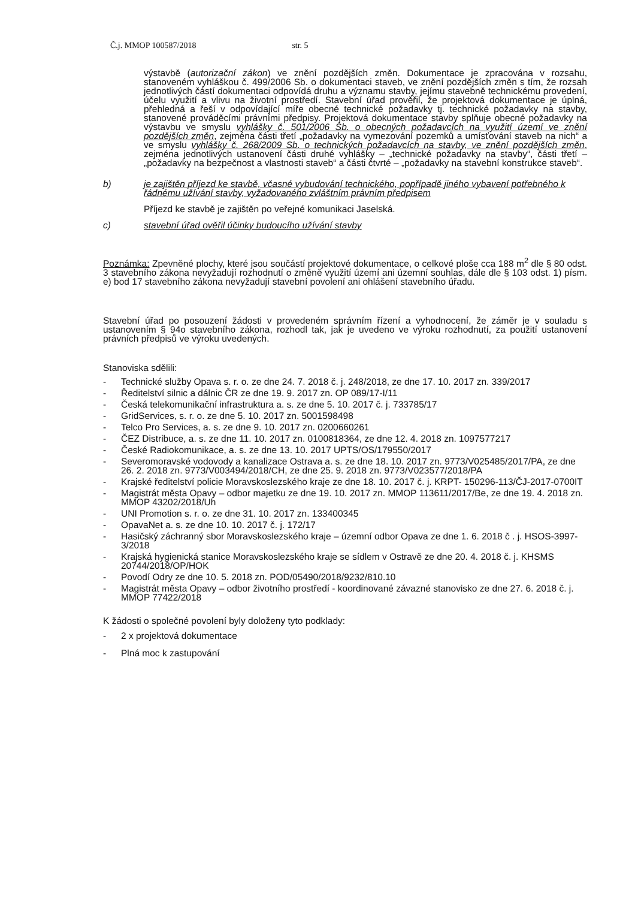Č.j. MMOP 100587/2018 str. 5
výstavbě (autorizační zákon) ve znění pozdějších změn. Dokumentace je zpracována v rozsahu, stanoveném vyhláškou č. 499/2006 Sb. o dokumentaci staveb, ve znění pozdějších změn s tím, že rozsah jednotlivých částí dokumentaci odpovídá druhu a významu stavby, jejímu stavebně technickému provedení, účelu využití a vlivu na životní prostředí. Stavební úřad prověřil, že projektová dokumentace je úplná, přehledná a řeší v odpovídající míře obecné technické požadavky tj. technické požadavky na stavby, stanovené prováděcími právními předpisy. Projektová dokumentace stavby splňuje obecné požadavky na výstavbu ve smyslu vyhlášky č. 501/2006 Sb. o obecných požadavcích na využití území ve znění pozdějších změn, zejména části třetí „požadavky na vymezování pozemků a umísťování staveb na nich“ a ve smyslu vyhlášky č. 268/2009 Sb. o technických požadavcích na stavby, ve znění pozdějších změn, zejména jednotlivých ustanovení části druhé vyhlášky – „technické požadavky na stavby“, části třetí – „požadavky na bezpečnost a vlastnosti staveb“ a části čtvrté – „požadavky na stavební konstrukce staveb“.
b) je zajištěn příjezd ke stavbě, včasné vybudování technického, popřípadě jiného vybavení potřebného k řádnému užívání stavby, vyžadovaného zvláštním právním předpisem
Příjezd ke stavbě je zajištěn po veřejné komunikaci Jaselská.
c) stavební úřad ověřil účinky budoucího užívání stavby
Poznámka: Zpevněné plochy, které jsou součástí projektové dokumentace, o celkové ploše cca 188 m<sup>2</sup> dle § 80 odst. 3 stavebního zákona nevyžadují rozhodnutí o změně využití území ani územní souhlas, dále dle § 103 odst. 1) písm. e) bod 17 stavebního zákona nevyžadují stavební povolení ani ohlášení stavebního úřadu.
Stavební úřad po posouzení žádosti v provedeném správním řízení a vyhodnocení, že záměr je v souladu s ustanovením § 94o stavebního zákona, rozhodl tak, jak je uvedeno ve výroku rozhodnutí, za použití ustanovení právních předpisů ve výroku uvedených.
Stanoviska sdělili:
- Technické služby Opava s. r. o. ze dne 24. 7. 2018 č. j. 248/2018, ze dne 17. 10. 2017 zn. 339/2017
- Ředitelství silnic a dálnic ČR ze dne 19. 9. 2017 zn. OP 089/17-I/11
- Česká telekomunikační infrastruktura a. s. ze dne 5. 10. 2017 č. j. 733785/17
- GridServices, s. r. o. ze dne 5. 10. 2017 zn. 5001598498
- Telco Pro Services, a. s. ze dne 9. 10. 2017 zn. 0200660261
- ČEZ Distribuce, a. s. ze dne 11. 10. 2017 zn. 0100818364, ze dne 12. 4. 2018 zn. 1097577217
- České Radiokomunikace, a. s. ze dne 13. 10. 2017 UPTS/OS/179550/2017
- Severomoravské vodovody a kanalizace Ostrava a. s. ze dne 18. 10. 2017 zn. 9773/V025485/2017/PA, ze dne 26. 2. 2018 zn. 9773/V003494/2018/CH, ze dne 25. 9. 2018 zn. 9773/V023577/2018/PA
- Krajské ředitelství policie Moravskoslezského kraje ze dne 18. 10. 2017 č. j. KRPT- 150296-113/ČJ-2017-0700IT
- Magistrát města Opavy – odbor majetku ze dne 19. 10. 2017 zn. MMOP 113611/2017/Be, ze dne 19. 4. 2018 zn. MMOP 43202/2018/Uh
- UNI Promotion s. r. o. ze dne 31. 10. 2017 zn. 133400345
- OpavaNet a. s. ze dne 10. 10. 2017 č. j. 172/17
- Hasičský záchranný sbor Moravskoslezského kraje – územní odbor Opava ze dne 1. 6. 2018 č . j. HSOS-3997-3/2018
- Krajská hygienická stanice Moravskoslezského kraje se sídlem v Ostravě ze dne 20. 4. 2018 č. j. KHSMS 20744/2018/OP/HOK
- Povodí Odry ze dne 10. 5. 2018 zn. POD/05490/2018/9232/810.10
- Magistrát města Opavy – odbor životního prostředí - koordinované závazné stanovisko ze dne 27. 6. 2018 č. j. MMOP 77422/2018
K žádosti o společné povolení byly doloženy tyto podklady:
- 2 x projektová dokumentace
- Plná moc k zastupování